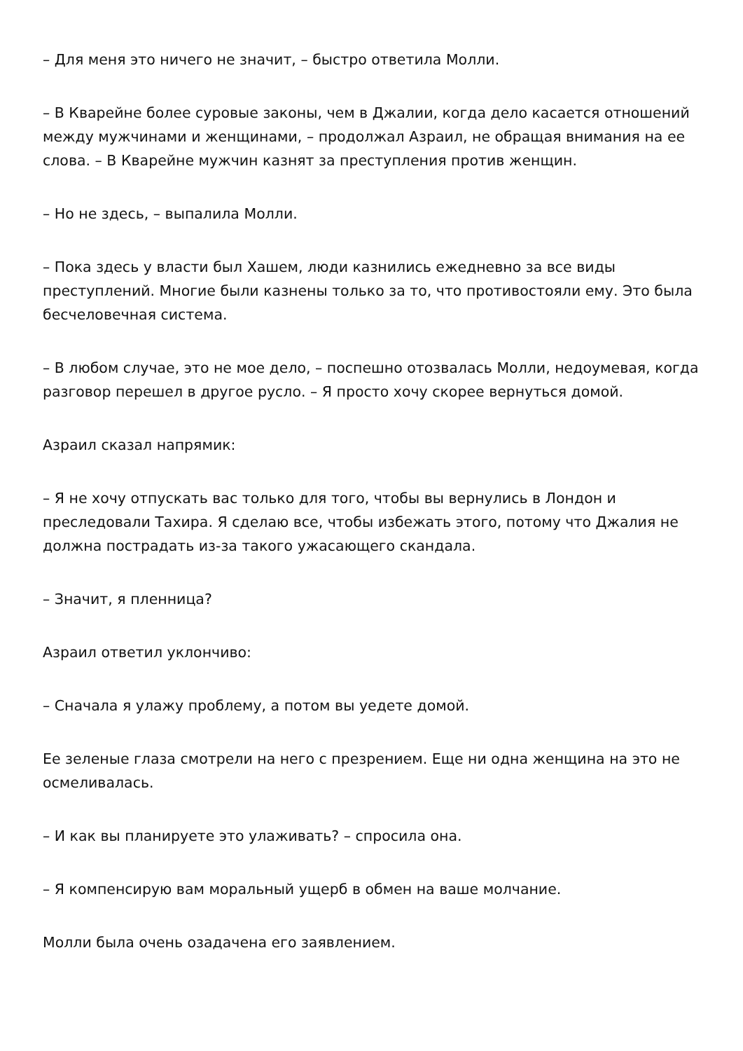– Для меня это ничего не значит, – быстро ответила Молли.
– В Кварейне более суровые законы, чем в Джалии, когда дело касается отношений между мужчинами и женщинами, – продолжал Азраил, не обращая внимания на ее слова. – В Кварейне мужчин казнят за преступления против женщин.
– Но не здесь, – выпалила Молли.
– Пока здесь у власти был Хашем, люди казнились ежедневно за все виды преступлений. Многие были казнены только за то, что противостояли ему. Это была бесчеловечная система.
– В любом случае, это не мое дело, – поспешно отозвалась Молли, недоумевая, когда разговор перешел в другое русло. – Я просто хочу скорее вернуться домой.
Азраил сказал напрямик:
– Я не хочу отпускать вас только для того, чтобы вы вернулись в Лондон и преследовали Тахира. Я сделаю все, чтобы избежать этого, потому что Джалия не должна пострадать из-за такого ужасающего скандала.
– Значит, я пленница?
Азраил ответил уклончиво:
– Сначала я улажу проблему, а потом вы уедете домой.
Ее зеленые глаза смотрели на него с презрением. Еще ни одна женщина на это не осмеливалась.
– И как вы планируете это улаживать? – спросила она.
– Я компенсирую вам моральный ущерб в обмен на ваше молчание.
Молли была очень озадачена его заявлением.